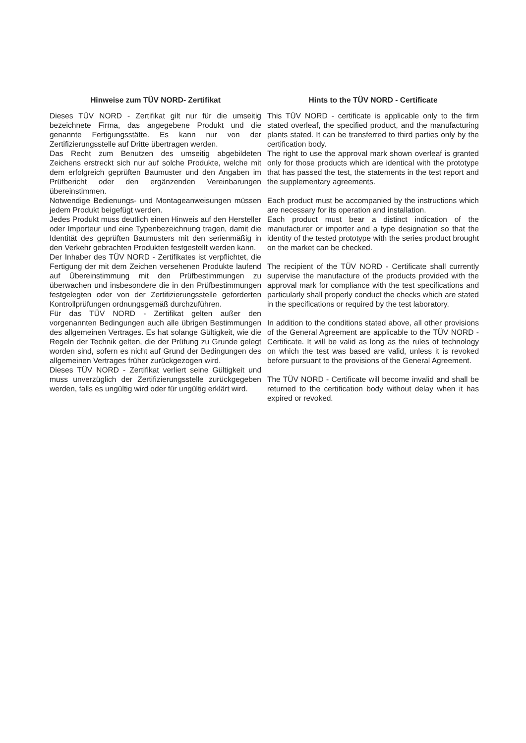Hinweise zum TÜV NORD- Zertifikat
Dieses TÜV NORD - Zertifikat gilt nur für die umseitig bezeichnete Firma, das angegebene Produkt und die genannte Fertigungsstätte. Es kann nur von der Zertifizierungsstelle auf Dritte übertragen werden.
Das Recht zum Benutzen des umseitig abgebildeten Zeichens erstreckt sich nur auf solche Produkte, welche mit dem erfolgreich geprüften Baumuster und den Angaben im Prüfbericht oder den ergänzenden Vereinbarungen übereinstimmen.
Notwendige Bedienungs- und Montageanweisungen müssen jedem Produkt beigefügt werden.
Jedes Produkt muss deutlich einen Hinweis auf den Hersteller oder Importeur und eine Typenbezeichnung tragen, damit die Identität des geprüften Baumusters mit den serienmäßig in den Verkehr gebrachten Produkten festgestellt werden kann.
Der Inhaber des TÜV NORD - Zertifikates ist verpflichtet, die Fertigung der mit dem Zeichen versehenen Produkte laufend auf Übereinstimmung mit den Prüfbestimmungen zu überwachen und insbesondere die in den Prüfbestimmungen festgelegten oder von der Zertifizierungsstelle geforderten Kontrollprüfungen ordnungsgemäß durchzuführen.
Für das TÜV NORD - Zertifikat gelten außer den vorgenannten Bedingungen auch alle übrigen Bestimmungen des allgemeinen Vertrages. Es hat solange Gültigkeit, wie die Regeln der Technik gelten, die der Prüfung zu Grunde gelegt worden sind, sofern es nicht auf Grund der Bedingungen des allgemeinen Vertrages früher zurückgezogen wird.
Dieses TÜV NORD - Zertifikat verliert seine Gültigkeit und muss unverzüglich der Zertifizierungsstelle zurückgegeben werden, falls es ungültig wird oder für ungültig erklärt wird.
Hints to the TÜV NORD - Certificate
This TÜV NORD - certificate is applicable only to the firm stated overleaf, the specified product, and the manufacturing plants stated. It can be transferred to third parties only by the certification body.
The right to use the approval mark shown overleaf is granted only for those products which are identical with the prototype that has passed the test, the statements in the test report and the supplementary agreements.
Each product must be accompanied by the instructions which are necessary for its operation and installation.
Each product must bear a distinct indication of the manufacturer or importer and a type designation so that the identity of the tested prototype with the series product brought on the market can be checked.
The recipient of the TÜV NORD - Certificate shall currently supervise the manufacture of the products provided with the approval mark for compliance with the test specifications and particularly shall properly conduct the checks which are stated in the specifications or required by the test laboratory.
In addition to the conditions stated above, all other provisions of the General Agreement are applicable to the TÜV NORD - Certificate. It will be valid as long as the rules of technology on which the test was based are valid, unless it is revoked before pursuant to the provisions of the General Agreement.
The TÜV NORD - Certificate will become invalid and shall be returned to the certification body without delay when it has expired or revoked.